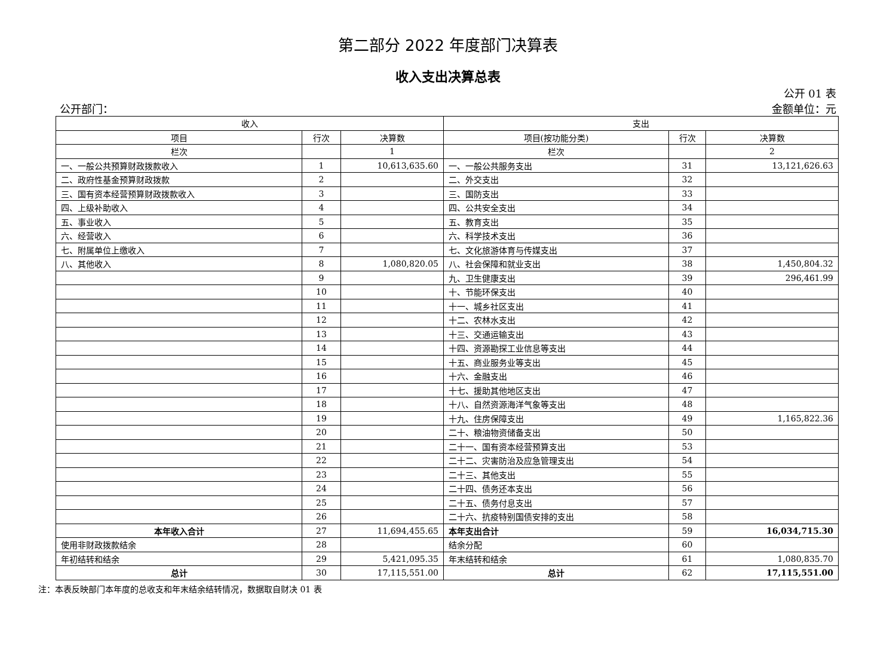第二部分 2022 年度部门决算表
收入支出决算总表
公开 01 表
公开部门： 金额单位：元
| 收入 | | | 支出 | | |
| --- | --- | --- | --- | --- | --- |
| 项目 | 行次 | 决算数 | 项目(按功能分类) | 行次 | 决算数 |
| 栏次 | | 1 | 栏次 | | 2 |
| 一、一般公共预算财政拨款收入 | 1 | 10,613,635.60 | 一、一般公共服务支出 | 31 | 13,121,626.63 |
| 二、政府性基金预算财政拨款 | 2 | | 二、外交支出 | 32 | |
| 三、国有资本经营预算财政拨款收入 | 3 | | 三、国防支出 | 33 | |
| 四、上级补助收入 | 4 | | 四、公共安全支出 | 34 | |
| 五、事业收入 | 5 | | 五、教育支出 | 35 | |
| 六、经营收入 | 6 | | 六、科学技术支出 | 36 | |
| 七、附属单位上缴收入 | 7 | | 七、文化旅游体育与传媒支出 | 37 | |
| 八、其他收入 | 8 | 1,080,820.05 | 八、社会保障和就业支出 | 38 | 1,450,804.32 |
| | 9 | | 九、卫生健康支出 | 39 | 296,461.99 |
| | 10 | | 十、节能环保支出 | 40 | |
| | 11 | | 十一、城乡社区支出 | 41 | |
| | 12 | | 十二、农林水支出 | 42 | |
| | 13 | | 十三、交通运输支出 | 43 | |
| | 14 | | 十四、资源勘探工业信息等支出 | 44 | |
| | 15 | | 十五、商业服务业等支出 | 45 | |
| | 16 | | 十六、金融支出 | 46 | |
| | 17 | | 十七、援助其他地区支出 | 47 | |
| | 18 | | 十八、自然资源海洋气象等支出 | 48 | |
| | 19 | | 十九、住房保障支出 | 49 | 1,165,822.36 |
| | 20 | | 二十、粮油物资储备支出 | 50 | |
| | 21 | | 二十一、国有资本经营预算支出 | 53 | |
| | 22 | | 二十二、灾害防治及应急管理支出 | 54 | |
| | 23 | | 二十三、其他支出 | 55 | |
| | 24 | | 二十四、债务还本支出 | 56 | |
| | 25 | | 二十五、债务付息支出 | 57 | |
| | 26 | | 二十六、抗疫特别国债安排的支出 | 58 | |
| 本年收入合计 | 27 | 11,694,455.65 | 本年支出合计 | 59 | 16,034,715.30 |
| 使用非财政拨款结余 | 28 | | 结余分配 | 60 | |
| 年初结转和结余 | 29 | 5,421,095.35 | 年末结转和结余 | 61 | 1,080,835.70 |
| 总计 | 30 | 17,115,551.00 | 总计 | 62 | 17,115,551.00 |
注：本表反映部门本年度的总收支和年末结余结转情况，数据取自财决 01 表